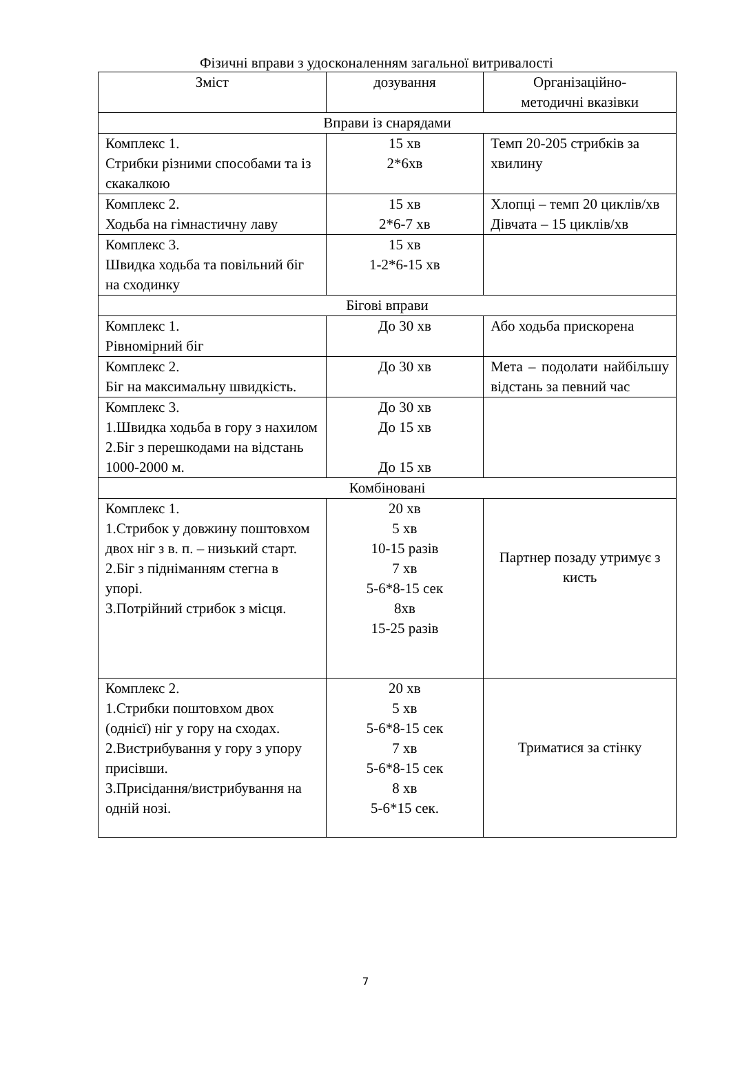Фізичні вправи з удосконаленням загальної витривалості
| Зміст | дозування | Організаційно- методичні вказівки |
| --- | --- | --- |
| Вправи із снарядами | | |
| Комплекс 1. Стрибки різними способами та із скакалкою | 15 хв 2*6хв | Темп 20-205 стрибків за хвилину |
| Комплекс 2. Ходьба на гімнастичну лаву | 15 хв 2*6-7 хв | Хлопці – темп 20 циклів/хв Дівчата – 15 циклів/хв |
| Комплекс 3. Швидка ходьба та повільний біг на сходинку | 15 хв 1-2*6-15 хв | |
| Бігові вправи | | |
| Комплекс 1. Рівномірний біг | До 30 хв | Або ходьба прискорена |
| Комплекс 2. Біг на максимальну швидкість. | До 30 хв | Мета – подолати найбільшу відстань за певний час |
| Комплекс 3. 1.Швидка ходьба в гору з нахилом 2.Біг з перешкодами на відстань 1000-2000 м. | До 30 хв До 15 хв До 15 хв | |
| Комбіновані | | |
| Комплекс 1. 1.Стрибок у довжину поштовхом двох ніг з в. п. – низький старт. 2.Біг з підніманням стегна в упорі. 3.Потрійний стрибок з місця. | 20 хв 5 хв 10-15 разів 7 хв 5-6*8-15 сек 8хв 15-25 разів | Партнер позаду утримує з кисть |
| Комплекс 2. 1.Стрибки поштовхом двох (однієї) ніг у гору на сходах. 2.Вистрибування у гору з упору присівши. 3.Присідання/вистрибування на одній нозі. | 20 хв 5 хв 5-6*8-15 сек 7 хв 5-6*8-15 сек 8 хв 5-6*15 сек. | Триматися за стінку |
7